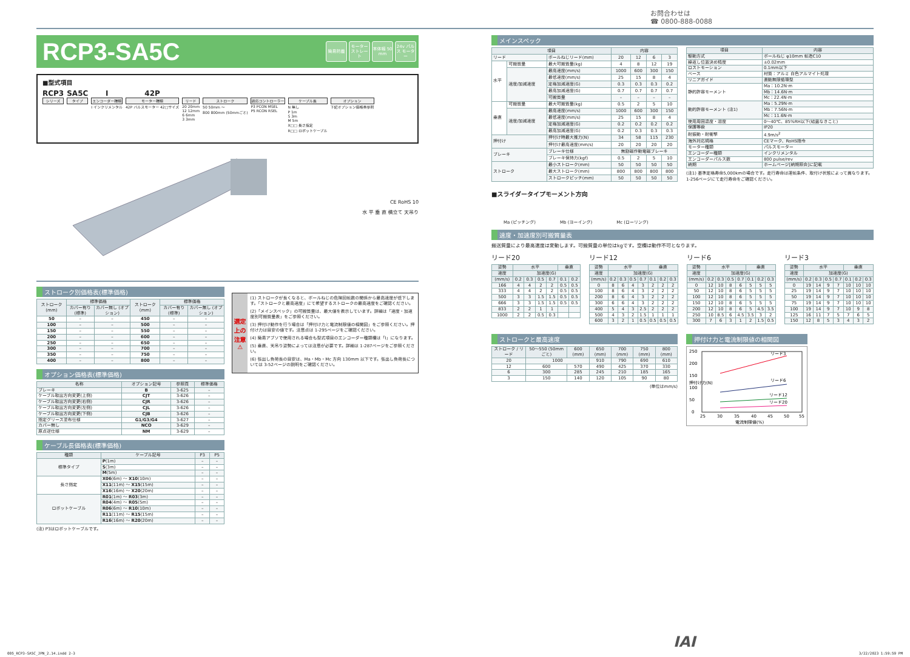お問合わせは
☎ 0800-888-0088
RCP3-SA5C
簡易防塵 モーター ストレート 本体幅 50 mm 24v パルス モーター
■型式項目
RCP3
シリーズ
SA5C
タイプ
I
エンコーダー種類
I インクリメンタル
42P
モーター種類
42P パルスモーター 42□サイズ
リード
20 20mm
12 12mm
6 6mm
3 3mm
ストローク
50 50mm ～
800 800mm (50mmごと)
適応コントローラー
P3 PCON MSEL
P5 RCON RSEL
ケーブル長
N 無し
P 1m
S 3m
M 5m
X□□ 長さ指定
R□□ ロボットケーブル
オプション
下記オプション価格表参照
CE RoHS 10
水 平 垂 直 横立て 天吊り
ストローク別価格表(標準価格)
| ストローク (mm) | 標準価格 | | ストローク (mm) | 標準価格 | |
| --- | --- | --- | --- | --- | --- |
| | カバー有り (標準) | カバー無し (オプション) | | カバー有り (標準) | カバー無し (オプション) |
| 50 | – | – | 450 | – | – |
| 100 | – | – | 500 | – | – |
| 150 | – | – | 550 | – | – |
| 200 | – | – | 600 | – | – |
| 250 | – | – | 650 | – | – |
| 300 | – | – | 700 | – | – |
| 350 | – | – | 750 | – | – |
| 400 | – | – | 800 | – | – |
オプション価格表(標準価格)
| 名称 | オプション記号 | 参照頁 | 標準価格 |
| --- | --- | --- | --- |
| ブレーキ | B | 3-625 | – |
| ケーブル取出方向変更(上側) | CJT | 3-626 | – |
| ケーブル取出方向変更(右側) | CJR | 3-626 | – |
| ケーブル取出方向変更(左側) | CJL | 3-626 | – |
| ケーブル取出方向変更(下側) | CJB | 3-626 | – |
| 指定グリース塗布仕様 | G1/G3/G4 | 3-627 | – |
| カバー無し | NCO | 3-629 | – |
| 原点逆仕様 | NM | 3-629 | – |
ケーブル長価格表(標準価格)
| 種類 | ケーブル記号 | P3 | P5 |
| --- | --- | --- | --- |
| 標準タイプ | P (1m) | – | – |
| | S (3m) | – | – |
| | M (5m) | – | – |
| 長さ指定 | X06 (6m) ～ X10 (10m) | – | – |
| | X11 (11m) ～ X15 (15m) | – | – |
| | X16 (16m) ～ X20 (20m) | – | – |
| ロボットケーブル | R01 (1m) ～ R03 (3m) | – | – |
| | R04 (4m) ～ R05 (5m) | – | – |
| | R06 (6m) ～ R10 (10m) | – | – |
| | R11 (11m) ～ R15 (15m) | – | – |
| | R16 (16m) ～ R20 (20m) | – | – |
(注) P3はロボットケーブルです。
選定上の
注意
⚠
(1) ストロークが長くなると、ボールねじの危険回転数の関係から最高速度が低下します。「ストロークと最高速度」にて希望するストロークの最高速度をご確認ください。
(2)「メインスペック」の可搬質量は、最大値を表示しています。詳細は「速度・加速度別可搬質量表」をご参照ください。
(3) 押付け動作を行う場合は「押付け力と電流制限値の相関図」をご参照ください。押付け力は目安の値です。注意点は 1-295ページをご確認ください。
(4) 簡易アブソで使用される場合も型式項目のエンコーダー種類欄は「I」になります。
(5) 垂直、天吊り姿勢によっては注意が必要です。詳細は 1-287ページをご参照ください。
(6) 張出し負荷長の目安は、Ma・Mb・Mc 方向 130mm 以下です。張出し負荷長については 3-52ページの説明をご確認ください。
メインスペック
| 項目 | | | 内容 | | | |
| --- | --- | --- | --- | --- | --- | --- |
| リード | | ボールねじリード(mm) | 20 | 12 | 6 | 3 |
| 水平 | 可搬質量 | 最大可搬質量(kg) | 4 | 8 | 12 | 19 |
| | 速度/加減速度 | 最高速度(mm/s) | 1000 | 600 | 300 | 150 |
| | | 最低速度(mm/s) | 25 | 15 | 8 | 4 |
| | | 定格加減速度(G) | 0.3 | 0.3 | 0.3 | 0.2 |
| | | 最高加減速度(G) | 0.7 | 0.7 | 0.7 | 0.7 |
| | | 可搬質量 | – | – | – | – |
| 垂直 | 可搬質量 | 最大可搬質量(kg) | 0.5 | 2 | 5 | 10 |
| | 速度/加減速度 | 最高速度(mm/s) | 1000 | 600 | 300 | 150 |
| | | 最低速度(mm/s) | 25 | 15 | 8 | 4 |
| | | 定格加減速度(G) | 0.2 | 0.2 | 0.2 | 0.2 |
| | | 最高加減速度(G) | 0.2 | 0.3 | 0.3 | 0.3 |
| 押付け | | 押付け時最大推力(N) | 34 | 58 | 115 | 230 |
| | | 押付け最高速度(mm/s) | 20 | 20 | 20 | 20 |
| ブレーキ | | ブレーキ仕様 | 無励磁作動電磁ブレーキ | | | |
| | | ブレーキ保持力(kgf) | 0.5 | 2 | 5 | 10 |
| ストローク | | 最小ストローク(mm) | 50 | 50 | 50 | 50 |
| | | 最大ストローク(mm) | 800 | 800 | 800 | 800 |
| | | ストロークピッチ(mm) | 50 | 50 | 50 | 50 |
| 項目 | 内容 |
| --- | --- |
| 駆動方式 | ボールねじ φ10mm 転造C10 |
| 繰返し位置決め精度 | ±0.02mm |
| ロストモーション | 0.1mm以下 |
| ベース | 材質：アルミ 白色アルマイト処理 |
| リニアガイド | 直動無限循環型 |
| 静的許容モーメント | Ma：10.2N·m |
| | Mb：14.6N·m |
| | Mc：22.4N·m |
| 動的許容モーメント (注1) | Ma：5.29N·m |
| | Mb：7.56N·m |
| | Mc：11.6N·m |
| 使用周囲温度・湿度 | 0～40℃、85%RH以下(結露なきこと) |
| 保護等級 | IP20 |
| 耐振動・耐衝撃 | 4.9m/s<sup>2</sup> |
| 海外対応規格 | CEマーク、RoHS指令 |
| モーター種類 | パルスモーター |
| エンコーダー種類 | インクリメンタル |
| エンコーダーパルス数 | 800 pulse/rev |
| 納期 | ホームページ[納期照会]に記載 |
(注1) 基準定格寿命5,000kmの場合です。走行寿命は運転条件、取付け状態によって異なります。1-256ページにて走行寿命をご確認ください。
■スライダータイプモーメント方向
Ma (ピッチング)
Mb (ヨーイング)
Mc (ローリング)
速度・加速度別可搬質量表
搬送質量により最高速度は変動します。可搬質量の単位はkgです。空欄は動作不可となります。
リード20
| 姿勢 | 水平 | | | | 垂直 | |
| --- | --- | --- | --- | --- | --- | --- |
| 速度 | 加速度(G) | | | | | |
| (mm/s) | 0.2 | 0.3 | 0.5 | 0.7 | 0.1 | 0.2 |
| 166 | 4 | 4 | 2 | 2 | 0.5 | 0.5 |
| 333 | 4 | 4 | 2 | 2 | 0.5 | 0.5 |
| 500 | 3 | 3 | 1.5 | 1.5 | 0.5 | 0.5 |
| 666 | 3 | 3 | 1.5 | 1.5 | 0.5 | 0.5 |
| 833 | 2 | 2 | 1 | 1 | | |
| 1000 | 2 | 2 | 0.5 | 0.3 | | |
リード12
| 姿勢 | 水平 | | | | 垂直 | | |
| --- | --- | --- | --- | --- | --- | --- | --- |
| 速度 | 加速度(G) | | | | | | |
| (mm/s) | 0.2 | 0.3 | 0.5 | 0.7 | 0.1 | 0.2 | 0.3 |
| 0 | 8 | 6 | 4 | 3 | 2 | 2 | 2 |
| 100 | 8 | 6 | 4 | 3 | 2 | 2 | 2 |
| 200 | 8 | 6 | 4 | 3 | 2 | 2 | 2 |
| 300 | 6 | 6 | 4 | 3 | 2 | 2 | 2 |
| 400 | 5 | 4 | 3 | 2.5 | 2 | 2 | 2 |
| 500 | 4 | 3 | 2 | 1.5 | 1 | 1 | 1 |
| 600 | 3 | 2 | 1 | 0.5 | 0.5 | 0.5 | 0.5 |
リード6
| 姿勢 | 水平 | | | | 垂直 | | |
| --- | --- | --- | --- | --- | --- | --- | --- |
| 速度 | 加速度(G) | | | | | | |
| (mm/s) | 0.2 | 0.3 | 0.5 | 0.7 | 0.1 | 0.2 | 0.3 |
| 0 | 12 | 10 | 8 | 6 | 5 | 5 | 5 |
| 50 | 12 | 10 | 8 | 6 | 5 | 5 | 5 |
| 100 | 12 | 10 | 8 | 6 | 5 | 5 | 5 |
| 150 | 12 | 10 | 8 | 6 | 5 | 5 | 5 |
| 200 | 12 | 10 | 8 | 6 | 5 | 4.5 | 3.5 |
| 250 | 10 | 8.5 | 6 | 4.5 | 3.5 | 3 | 2 |
| 300 | 7 | 6 | 3 | 1 | 2 | 1.5 | 0.5 |
リード3
| 姿勢 | 水平 | | | | 垂直 | | |
| --- | --- | --- | --- | --- | --- | --- | --- |
| 速度 | 加速度(G) | | | | | | |
| (mm/s) | 0.2 | 0.3 | 0.5 | 0.7 | 0.1 | 0.2 | 0.3 |
| 0 | 19 | 14 | 9 | 7 | 10 | 10 | 10 |
| 25 | 19 | 14 | 9 | 7 | 10 | 10 | 10 |
| 50 | 19 | 14 | 9 | 7 | 10 | 10 | 10 |
| 75 | 19 | 14 | 9 | 7 | 10 | 10 | 10 |
| 100 | 19 | 14 | 9 | 7 | 10 | 9 | 8 |
| 125 | 16 | 11 | 7 | 5 | 7 | 6 | 5 |
| 150 | 12 | 8 | 5 | 3 | 4 | 3 | 2 |
ストロークと最高速度
| ストローク / リード | 50～550 (50mmごと) | 600 (mm) | 650 (mm) | 700 (mm) | 750 (mm) | 800 (mm) |
| --- | --- | --- | --- | --- | --- | --- |
| 20 | 1000 | | 910 | 790 | 690 | 610 |
| 12 | 600 | 570 | 490 | 425 | 370 | 330 |
| 6 | 300 | 285 | 245 | 210 | 185 | 165 |
| 3 | 150 | 140 | 120 | 105 | 90 | 80 |
(単位はmm/s)
押付け力と電流制限値の相関図
250
200
150
100
50
0
押付け力(N)
リード3
リード6
リード12
リード20
25
30
35
40
45
50
55
電流制限値(%)
IAI
005_RCP3-SA5C_JPN_2.14.indd 2-3 3/22/2023 1:59:59 PM